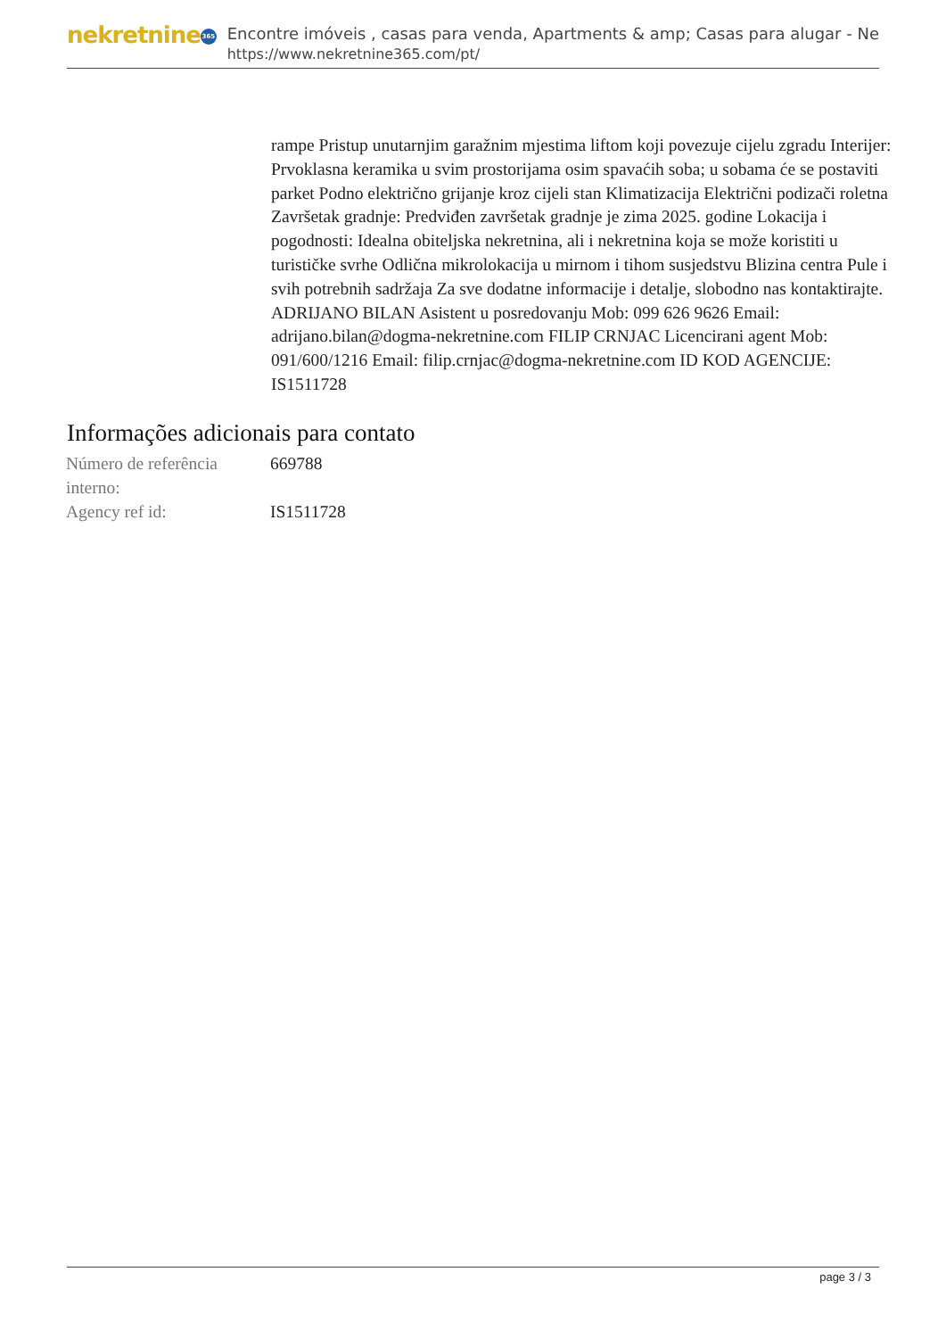nekretnine 365
Encontre imóveis , casas para venda, Apartments & amp; Casas para alugar - Ne
https://www.nekretnine365.com/pt/
rampe Pristup unutarnjim garažnim mjestima liftom koji povezuje cijelu zgradu Interijer: Prvoklasna keramika u svim prostorijama osim spavaćih soba; u sobama će se postaviti parket Podno električno grijanje kroz cijeli stan Klimatizacija Električni podizači roletna Završetak gradnje: Predviđen završetak gradnje je zima 2025. godine Lokacija i pogodnosti: Idealna obiteljska nekretnina, ali i nekretnina koja se može koristiti u turističke svrhe Odlična mikrolokacija u mirnom i tihom susjedstvu Blizina centra Pule i svih potrebnih sadržaja Za sve dodatne informacije i detalje, slobodno nas kontaktirajte. ADRIJANO BILAN Asistent u posredovanju Mob: 099 626 9626 Email: adrijano.bilan@dogma-nekretnine.com FILIP CRNJAC Licencirani agent Mob: 091/600/1216 Email: filip.crnjac@dogma-nekretnine.com ID KOD AGENCIJE: IS1511728
Informações adicionais para contato
| Número de referência interno: | 669788 |
| Agency ref id: | IS1511728 |
page 3 / 3